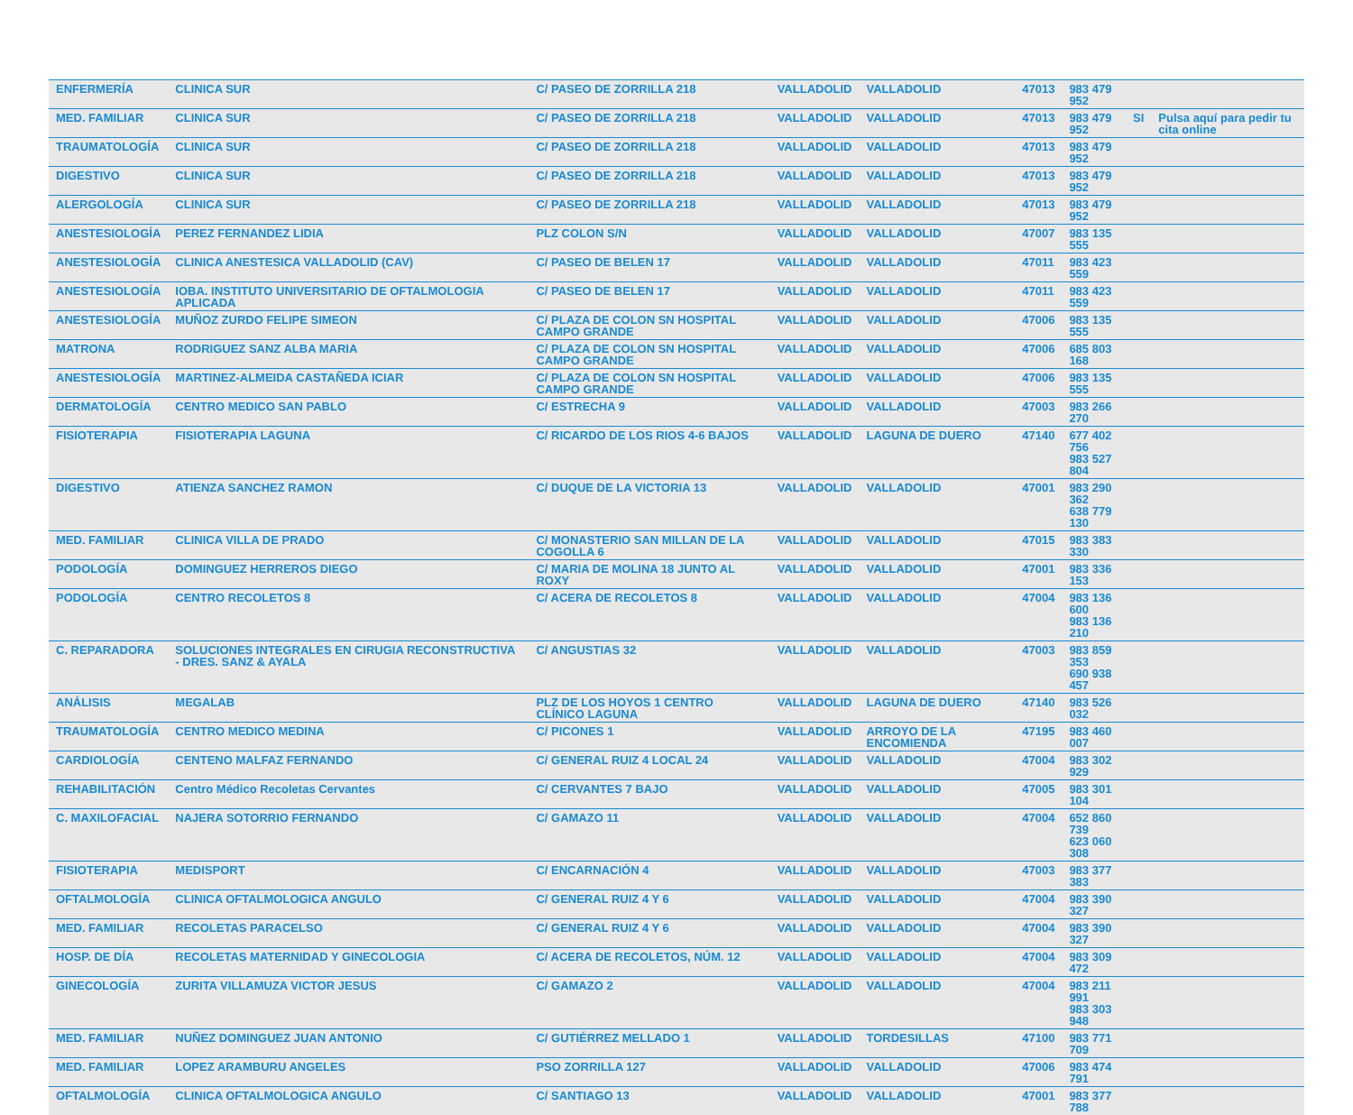| ENFERMERÍA | CLINICA SUR | C/ PASEO DE ZORRILLA 218 | VALLADOLID | VALLADOLID | 47013 | 983 479 952 | | |
| MED. FAMILIAR | CLINICA SUR | C/ PASEO DE ZORRILLA 218 | VALLADOLID | VALLADOLID | 47013 | 983 479 952 | SI | Pulsa aquí para pedir tu cita online |
| TRAUMATOLOGÍA | CLINICA SUR | C/ PASEO DE ZORRILLA 218 | VALLADOLID | VALLADOLID | 47013 | 983 479 952 | | |
| DIGESTIVO | CLINICA SUR | C/ PASEO DE ZORRILLA 218 | VALLADOLID | VALLADOLID | 47013 | 983 479 952 | | |
| ALERGOLOGÍA | CLINICA SUR | C/ PASEO DE ZORRILLA 218 | VALLADOLID | VALLADOLID | 47013 | 983 479 952 | | |
| ANESTESIOLOGÍA | PEREZ FERNANDEZ LIDIA | PLZ COLON S/N | VALLADOLID | VALLADOLID | 47007 | 983 135 555 | | |
| ANESTESIOLOGÍA | CLINICA ANESTESICA VALLADOLID (CAV) | C/ PASEO DE BELEN 17 | VALLADOLID | VALLADOLID | 47011 | 983 423 559 | | |
| ANESTESIOLOGÍA | IOBA. INSTITUTO UNIVERSITARIO DE OFTALMOLOGIA APLICADA | C/ PASEO DE BELEN 17 | VALLADOLID | VALLADOLID | 47011 | 983 423 559 | | |
| ANESTESIOLOGÍA | MUÑOZ ZURDO FELIPE SIMEON | C/ PLAZA DE COLON SN HOSPITAL CAMPO GRANDE | VALLADOLID | VALLADOLID | 47006 | 983 135 555 | | |
| MATRONA | RODRIGUEZ SANZ ALBA MARIA | C/ PLAZA DE COLON SN HOSPITAL CAMPO GRANDE | VALLADOLID | VALLADOLID | 47006 | 685 803 168 | | |
| ANESTESIOLOGÍA | MARTINEZ-ALMEIDA CASTAÑEDA ICIAR | C/ PLAZA DE COLON SN HOSPITAL CAMPO GRANDE | VALLADOLID | VALLADOLID | 47006 | 983 135 555 | | |
| DERMATOLOGÍA | CENTRO MEDICO SAN PABLO | C/ ESTRECHA 9 | VALLADOLID | VALLADOLID | 47003 | 983 266 270 | | |
| FISIOTERAPIA | FISIOTERAPIA LAGUNA | C/ RICARDO DE LOS RIOS 4-6 BAJOS | VALLADOLID | LAGUNA DE DUERO | 47140 | 677 402 756 983 527 804 | | |
| DIGESTIVO | ATIENZA SANCHEZ RAMON | C/ DUQUE DE LA VICTORIA 13 | VALLADOLID | VALLADOLID | 47001 | 983 290 362 638 779 130 | | |
| MED. FAMILIAR | CLINICA VILLA DE PRADO | C/ MONASTERIO SAN MILLAN DE LA COGOLLA 6 | VALLADOLID | VALLADOLID | 47015 | 983 383 330 | | |
| PODOLOGÍA | DOMINGUEZ HERREROS DIEGO | C/ MARIA DE MOLINA 18 JUNTO AL ROXY | VALLADOLID | VALLADOLID | 47001 | 983 336 153 | | |
| PODOLOGÍA | CENTRO RECOLETOS 8 | C/ ACERA DE RECOLETOS 8 | VALLADOLID | VALLADOLID | 47004 | 983 136 600 983 136 210 | | |
| C. REPARADORA | SOLUCIONES INTEGRALES EN CIRUGIA RECONSTRUCTIVA - DRES. SANZ & AYALA | C/ ANGUSTIAS 32 | VALLADOLID | VALLADOLID | 47003 | 983 859 353 690 938 457 | | |
| ANÁLISIS | MEGALAB | PLZ DE LOS HOYOS 1 CENTRO CLÍNICO LAGUNA | VALLADOLID | LAGUNA DE DUERO | 47140 | 983 526 032 | | |
| TRAUMATOLOGÍA | CENTRO MEDICO MEDINA | C/ PICONES 1 | VALLADOLID | ARROYO DE LA ENCOMIENDA | 47195 | 983 460 007 | | |
| CARDIOLOGÍA | CENTENO MALFAZ FERNANDO | C/ GENERAL RUIZ 4 LOCAL 24 | VALLADOLID | VALLADOLID | 47004 | 983 302 929 | | |
| REHABILITACIÓN | Centro Médico Recoletas Cervantes | C/ CERVANTES 7 BAJO | VALLADOLID | VALLADOLID | 47005 | 983 301 104 | | |
| C. MAXILOFACIAL | NAJERA SOTORRIO FERNANDO | C/ GAMAZO 11 | VALLADOLID | VALLADOLID | 47004 | 652 860 739 623 060 308 | | |
| FISIOTERAPIA | MEDISPORT | C/ ENCARNACIÓN 4 | VALLADOLID | VALLADOLID | 47003 | 983 377 383 | | |
| OFTALMOLOGÍA | CLINICA OFTALMOLOGICA ANGULO | C/ GENERAL RUIZ 4 Y 6 | VALLADOLID | VALLADOLID | 47004 | 983 390 327 | | |
| MED. FAMILIAR | RECOLETAS PARACELSO | C/ GENERAL RUIZ 4 Y 6 | VALLADOLID | VALLADOLID | 47004 | 983 390 327 | | |
| HOSP. DE DÍA | RECOLETAS MATERNIDAD Y GINECOLOGIA | C/ ACERA DE RECOLETOS, NÚM. 12 | VALLADOLID | VALLADOLID | 47004 | 983 309 472 | | |
| GINECOLOGÍA | ZURITA VILLAMUZA VICTOR JESUS | C/ GAMAZO 2 | VALLADOLID | VALLADOLID | 47004 | 983 211 991 983 303 948 | | |
| MED. FAMILIAR | NUÑEZ DOMINGUEZ JUAN ANTONIO | C/ GUTIÉRREZ MELLADO 1 | VALLADOLID | TORDESILLAS | 47100 | 983 771 709 | | |
| MED. FAMILIAR | LOPEZ ARAMBURU ANGELES | PSO ZORRILLA 127 | VALLADOLID | VALLADOLID | 47006 | 983 474 791 | | |
| OFTALMOLOGÍA | CLINICA OFTALMOLOGICA ANGULO | C/ SANTIAGO 13 | VALLADOLID | VALLADOLID | 47001 | 983 377 788 | | |